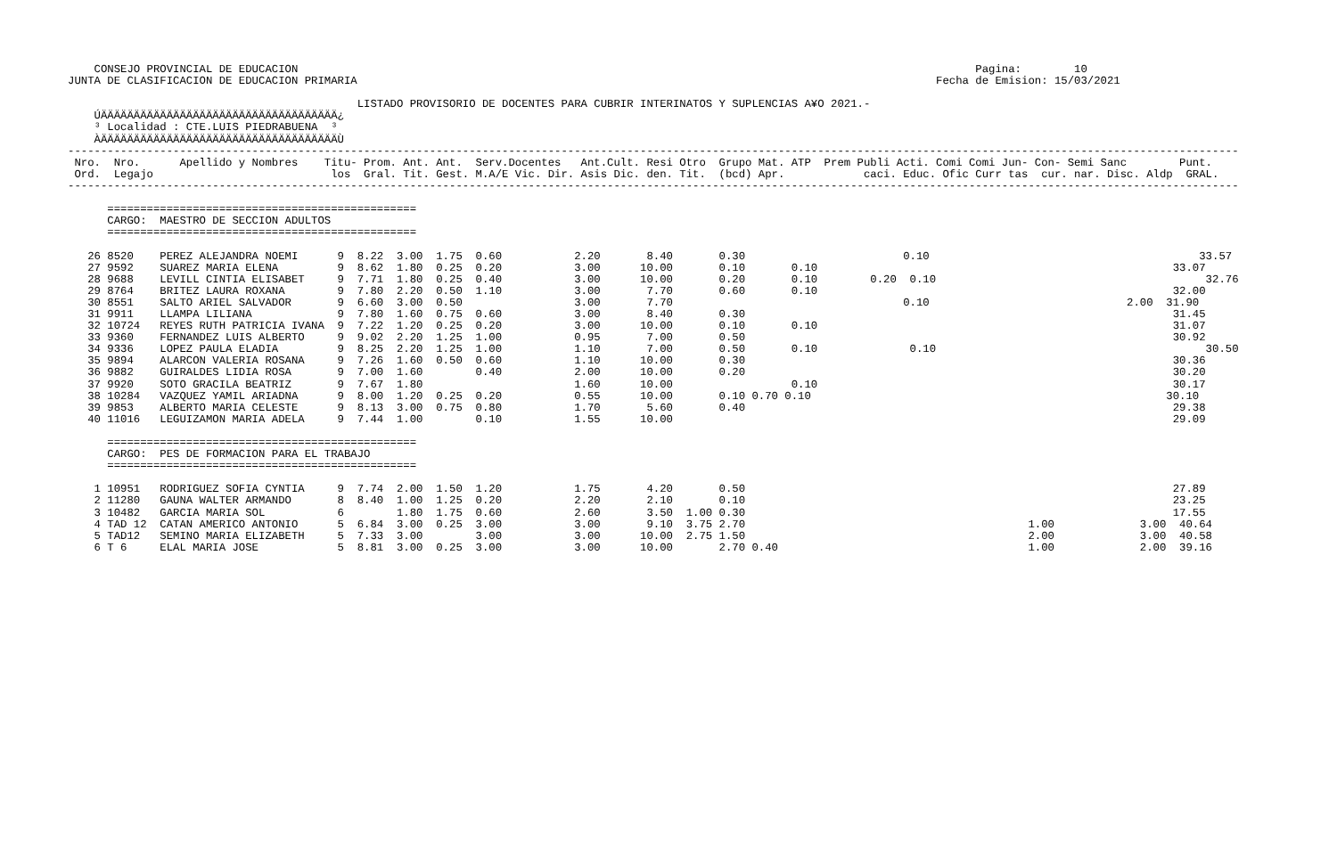CONSEJO PROVINCIAL DE EDUCACION                                                                                                       Pagina:        10
JUNTA DE CLASIFICACION DE EDUCACION PRIMARIA                                                                                        Fecha de Emision: 15/03/2021

                                            LISTADO PROVISORIO DE DOCENTES PARA CUBRIR INTERINATOS Y SUPLENCIAS A¥O 2021.-
    ÚÄÄÄÄÄÄÄÄÄÄÄÄÄÄÄÄÄÄÄÄÄÄÄÄÄÄÄÄÄÄÄÄÄÄÄÄ¿
    ³ Localidad : CTE.LUIS PIEDRABUENA  ³
    ÀÄÄÄÄÄÄÄÄÄÄÄÄÄÄÄÄÄÄÄÄÄÄÄÄÄÄÄÄÄÄÄÄÄÄÄÄÙ
----------------------------------------------------------------------------------------------------------------------------------------------------------------------------------
 Nro.  Nro.      Apellido y Nombres    Titu- Prom. Ant. Ant.  Serv.Docentes   Ant.Cult. Resi Otro  Grupo Mat. ATP  Prem Publi Acti. Comi Comi Jun- Con- Semi Sanc        Punt.
 Ord.  Legajo                           los  Gral. Tit. Gest. M.A/E Vic. Dir. Asis Dic. den. Tit.  (bcd) Apr.            caci. Educ. Ofic Curr tas  cur. nar. Disc. Aldp  GRAL.
----------------------------------------------------------------------------------------------------------------------------------------------------------------------------------

      ===============================================
      CARGO:  MAESTRO DE SECCION ADULTOS
      ===============================================

   26 8520    PEREZ ALEJANDRA NOEMI      9  8.22  3.00  1.75  0.60           2.20       8.40       0.30                        0.10                                         33.57
   27 9592    SUAREZ MARIA ELENA         9  8.62  1.80  0.25  0.20           3.00      10.00       0.10       0.10                                                      33.07
   28 9688    LEVILL CINTIA ELISABET     9  7.71  1.80  0.25  0.40           3.00      10.00       0.20       0.10        0.20  0.10                                         32.76
   29 8764    BRITEZ LAURA ROXANA        9  7.80  2.20  0.50  1.10           3.00       7.70       0.60       0.10                                                      32.00
   30 8551    SALTO ARIEL SALVADOR       9  6.60  3.00  0.50                 3.00       7.70                                   0.10                              2.00  31.90
   31 9911    LLAMPA LILIANA             9  7.80  1.60  0.75  0.60           3.00       8.40       0.30                                                                 31.45
   32 10724   REYES RUTH PATRICIA IVANA  9  7.22  1.20  0.25  0.20           3.00      10.00       0.10       0.10                                                      31.07
   33 9360    FERNANDEZ LUIS ALBERTO     9  9.02  2.20  1.25  1.00           0.95       7.00       0.50                                                                 30.92
   34 9336    LOPEZ PAULA ELADIA         9  8.25  2.20  1.25  1.00           1.10       7.00       0.50       0.10              0.10                                         30.50
   35 9894    ALARCON VALERIA ROSANA     9  7.26  1.60  0.50  0.60           1.10      10.00       0.30                                                                 30.36
   36 9882    GUIRALDES LIDIA ROSA       9  7.00  1.60        0.40           2.00      10.00       0.20                                                                 30.20
   37 9920    SOTO GRACILA BEATRIZ       9  7.67  1.80                       1.60      10.00                  0.10                                                      30.17
   38 10284   VAZQUEZ YAMIL ARIADNA      9  8.00  1.20  0.25  0.20           0.55      10.00       0.10 0.70 0.10                                                      30.10
   39 9853    ALBERTO MARIA CELESTE      9  8.13  3.00  0.75  0.80           1.70       5.60       0.40                                                                 29.38
   40 11016   LEGUIZAMON MARIA ADELA     9  7.44  1.00        0.10           1.55      10.00                                                                            29.09

      ===============================================
      CARGO:  PES DE FORMACION PARA EL TRABAJO
      ===============================================

    1 10951   RODRIGUEZ SOFIA CYNTIA     9  7.74  2.00  1.50  1.20           1.75       4.20       0.50                                                                 27.89
    2 11280   GAUNA WALTER ARMANDO       8  8.40  1.00  1.25  0.20           2.20       2.10       0.10                                                                 23.25
    3 10482   GARCIA MARIA SOL           6        1.80  1.75  0.60           2.60       3.50  1.00 0.30                                                                 17.55
    4 TAD 12  CATAN AMERICO ANTONIO      5  6.84  3.00  0.25  3.00           3.00       9.10  3.75 2.70                                           1.00             3.00  40.64
    5 TAD12   SEMINO MARIA ELIZABETH     5  7.33  3.00        3.00           3.00      10.00  2.75 1.50                                           2.00             3.00  40.58
    6 T 6     ELAL MARIA JOSE            5  8.81  3.00  0.25  3.00           3.00      10.00       2.70 0.40                                      1.00             2.00  39.16